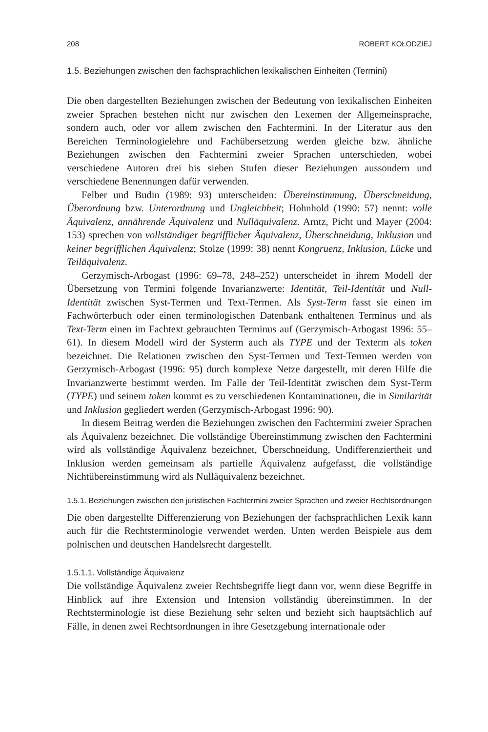208 ROBERT KOŁODZIEJ
1.5. Beziehungen zwischen den fachsprachlichen lexikalischen Einheiten (Termini)
Die oben dargestellten Beziehungen zwischen der Bedeutung von lexikalischen Einheiten zweier Sprachen bestehen nicht nur zwischen den Lexemen der Allgemeinsprache, sondern auch, oder vor allem zwischen den Fachtermini. In der Literatur aus den Bereichen Terminologielehre und Fachübersetzung werden gleiche bzw. ähnliche Beziehungen zwischen den Fachtermini zweier Sprachen unterschieden, wobei verschiedene Autoren drei bis sieben Stufen dieser Beziehungen aussondern und verschiedene Benennungen dafür verwenden.
Felber und Budin (1989: 93) unterscheiden: Übereinstimmung, Überschneidung, Überordnung bzw. Unterordnung und Ungleichheit; Hohnhold (1990: 57) nennt: volle Äquivalenz, annährende Äquivalenz und Nulläquivalenz. Arntz, Picht und Mayer (2004: 153) sprechen von vollständiger begrifflicher Äquivalenz, Überschneidung, Inklusion und keiner begrifflichen Äquivalenz; Stolze (1999: 38) nennt Kongruenz, Inklusion, Lücke und Teiläquivalenz.
Gerzymisch-Arbogast (1996: 69–78, 248–252) unterscheidet in ihrem Modell der Übersetzung von Termini folgende Invarianzwerte: Identität, Teil-Identität und Null-Identität zwischen Syst-Termen und Text-Termen. Als Syst-Term fasst sie einen im Fachwörterbuch oder einen terminologischen Datenbank enthaltenen Terminus und als Text-Term einen im Fachtext gebrauchten Terminus auf (Gerzymisch-Arbogast 1996: 55–61). In diesem Modell wird der Systerm auch als TYPE und der Texterm als token bezeichnet. Die Relationen zwischen den Syst-Termen und Text-Termen werden von Gerzymisch-Arbogast (1996: 95) durch komplexe Netze dargestellt, mit deren Hilfe die Invarianzwerte bestimmt werden. Im Falle der Teil-Identität zwischen dem Syst-Term (TYPE) und seinem token kommt es zu verschiedenen Kontaminationen, die in Similarität und Inklusion gegliedert werden (Gerzymisch-Arbogast 1996: 90).
In diesem Beitrag werden die Beziehungen zwischen den Fachtermini zweier Sprachen als Äquivalenz bezeichnet. Die vollständige Übereinstimmung zwischen den Fachtermini wird als vollständige Äquivalenz bezeichnet, Überschneidung, Undifferenziertheit und Inklusion werden gemeinsam als partielle Äquivalenz aufgefasst, die vollständige Nichtübereinstimmung wird als Nulläquivalenz bezeichnet.
1.5.1. Beziehungen zwischen den juristischen Fachtermini zweier Sprachen und zweier Rechtsordnungen
Die oben dargestellte Differenzierung von Beziehungen der fachsprachlichen Lexik kann auch für die Rechtsterminologie verwendet werden. Unten werden Beispiele aus dem polnischen und deutschen Handelsrecht dargestellt.
1.5.1.1. Vollständige Äquivalenz
Die vollständige Äquivalenz zweier Rechtsbegriffe liegt dann vor, wenn diese Begriffe in Hinblick auf ihre Extension und Intension vollständig übereinstimmen. In der Rechtsterminologie ist diese Beziehung sehr selten und bezieht sich hauptsächlich auf Fälle, in denen zwei Rechtsordnungen in ihre Gesetzgebung internationale oder